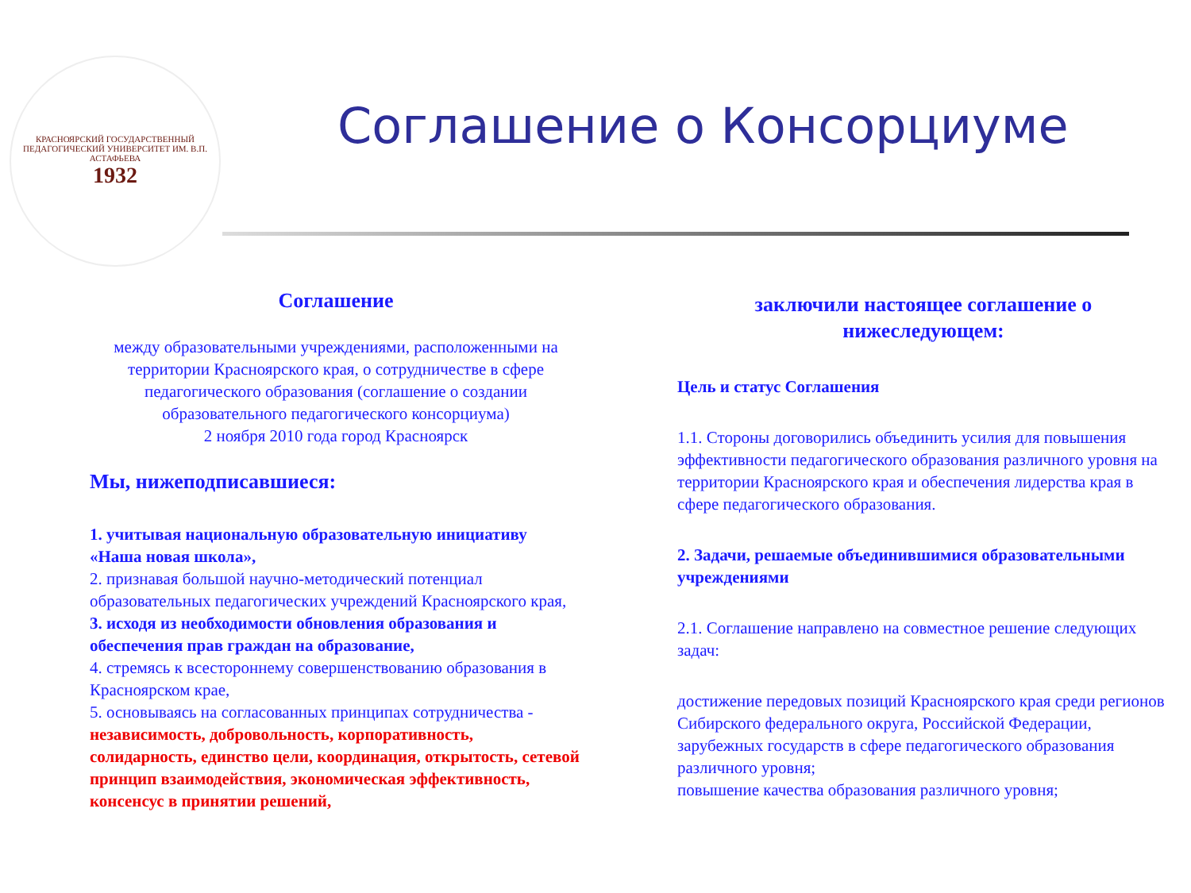КРАСНОЯРСКИЙ ГОСУДАРСТВЕННЫЙ ПЕДАГОГИЧЕСКИЙ УНИВЕРСИТЕТ ИМ. В.П. АСТАФЬЕВА
1932
Соглашение о Консорциуме
Соглашение
между образовательными учреждениями, расположенными на территории Красноярского края, о сотрудничестве в сфере педагогического образования (соглашение о создании образовательного педагогического консорциума)
2 ноября 2010 года город Красноярск
Мы, нижеподписавшиеся:
1. учитывая национальную образовательную инициативу «Наша новая школа»,
2. признавая большой научно-методический потенциал образовательных педагогических учреждений Красноярского края,
3. исходя из необходимости обновления образования и обеспечения прав граждан на образование,
4. стремясь к всестороннему совершенствованию образования в Красноярском крае,
5. основываясь на согласованных принципах сотрудничества - независимость, добровольность, корпоративность, солидарность, единство цели, координация, открытость, сетевой принцип взаимодействия, экономическая эффективность, консенсус в принятии решений,
заключили настоящее соглашение о нижеследующем:
Цель и статус Соглашения
1.1. Стороны договорились объединить усилия для повышения эффективности педагогического образования различного уровня на территории Красноярского края и обеспечения лидерства края в сфере педагогического образования.
2. Задачи, решаемые объединившимися образовательными учреждениями
2.1. Соглашение направлено на совместное решение следующих задач:
достижение передовых позиций Красноярского края среди регионов Сибирского федерального округа, Российской Федерации, зарубежных государств в сфере педагогического образования различного уровня;
повышение качества образования различного уровня;